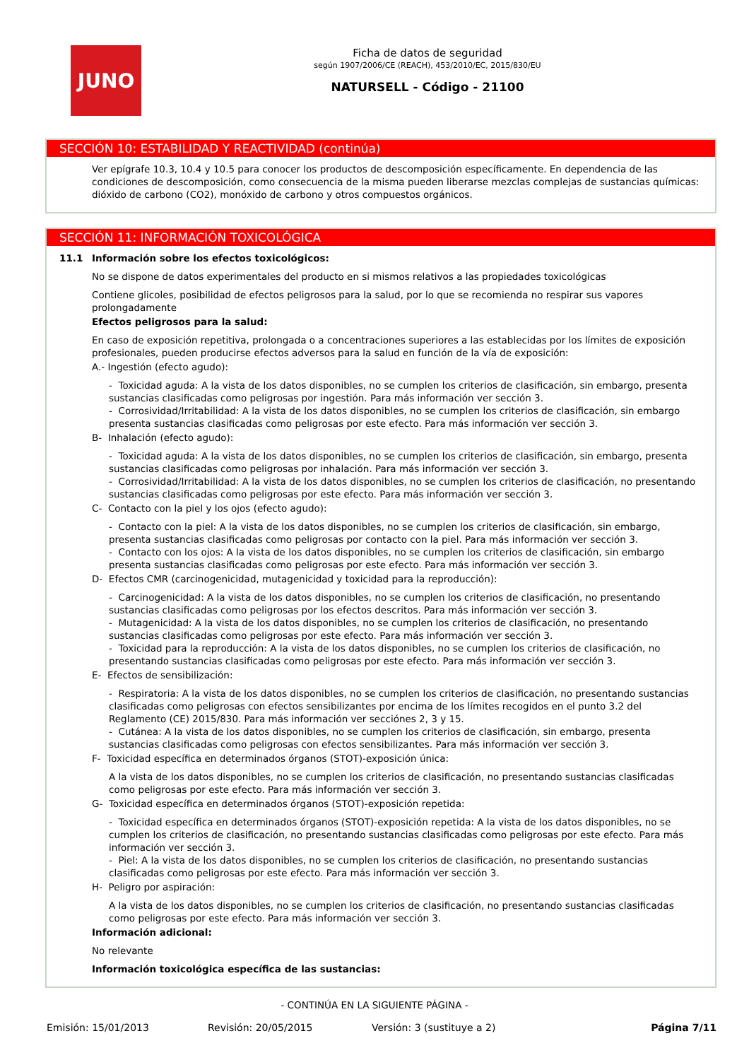JUNO
Ficha de datos de seguridad
según 1907/2006/CE (REACH), 453/2010/EC, 2015/830/EU
NATURSELL - Código - 21100
SECCIÓN 10: ESTABILIDAD Y REACTIVIDAD (continúa)
Ver epígrafe 10.3, 10.4 y 10.5 para conocer los productos de descomposición específicamente. En dependencia de las condiciones de descomposición, como consecuencia de la misma pueden liberarse mezclas complejas de sustancias químicas: dióxido de carbono (CO2), monóxido de carbono y otros compuestos orgánicos.
SECCIÓN 11: INFORMACIÓN TOXICOLÓGICA
11.1 Información sobre los efectos toxicológicos:
No se dispone de datos experimentales del producto en si mismos relativos a las propiedades toxicológicas
Contiene glicoles, posibilidad de efectos peligrosos para la salud, por lo que se recomienda no respirar sus vapores prolongadamente
Efectos peligrosos para la salud:
En caso de exposición repetitiva, prolongada o a concentraciones superiores a las establecidas por los límites de exposición profesionales, pueden producirse efectos adversos para la salud en función de la vía de exposición:
A.- Ingestión (efecto agudo):
- Toxicidad aguda: A la vista de los datos disponibles, no se cumplen los criterios de clasificación, sin embargo, presenta sustancias clasificadas como peligrosas por ingestión. Para más información ver sección 3.
- Corrosividad/Irritabilidad: A la vista de los datos disponibles, no se cumplen los criterios de clasificación, sin embargo presenta sustancias clasificadas como peligrosas por este efecto. Para más información ver sección 3.
B- Inhalación (efecto agudo):
- Toxicidad aguda: A la vista de los datos disponibles, no se cumplen los criterios de clasificación, sin embargo, presenta sustancias clasificadas como peligrosas por inhalación. Para más información ver sección 3.
- Corrosividad/Irritabilidad: A la vista de los datos disponibles, no se cumplen los criterios de clasificación, no presentando sustancias clasificadas como peligrosas por este efecto. Para más información ver sección 3.
C- Contacto con la piel y los ojos (efecto agudo):
- Contacto con la piel: A la vista de los datos disponibles, no se cumplen los criterios de clasificación, sin embargo, presenta sustancias clasificadas como peligrosas por contacto con la piel. Para más información ver sección 3.
- Contacto con los ojos: A la vista de los datos disponibles, no se cumplen los criterios de clasificación, sin embargo presenta sustancias clasificadas como peligrosas por este efecto. Para más información ver sección 3.
D- Efectos CMR (carcinogenicidad, mutagenicidad y toxicidad para la reproducción):
- Carcinogenicidad: A la vista de los datos disponibles, no se cumplen los criterios de clasificación, no presentando sustancias clasificadas como peligrosas por los efectos descritos. Para más información ver sección 3.
- Mutagenicidad: A la vista de los datos disponibles, no se cumplen los criterios de clasificación, no presentando sustancias clasificadas como peligrosas por este efecto. Para más información ver sección 3.
- Toxicidad para la reproducción: A la vista de los datos disponibles, no se cumplen los criterios de clasificación, no presentando sustancias clasificadas como peligrosas por este efecto. Para más información ver sección 3.
E- Efectos de sensibilización:
- Respiratoria: A la vista de los datos disponibles, no se cumplen los criterios de clasificación, no presentando sustancias clasificadas como peligrosas con efectos sensibilizantes por encima de los límites recogidos en el punto 3.2 del Reglamento (CE) 2015/830. Para más información ver secciónes 2, 3 y 15.
- Cutánea: A la vista de los datos disponibles, no se cumplen los criterios de clasificación, sin embargo, presenta sustancias clasificadas como peligrosas con efectos sensibilizantes. Para más información ver sección 3.
F- Toxicidad específica en determinados órganos (STOT)-exposición única:
A la vista de los datos disponibles, no se cumplen los criterios de clasificación, no presentando sustancias clasificadas como peligrosas por este efecto. Para más información ver sección 3.
G- Toxicidad específica en determinados órganos (STOT)-exposición repetida:
- Toxicidad específica en determinados órganos (STOT)-exposición repetida: A la vista de los datos disponibles, no se cumplen los criterios de clasificación, no presentando sustancias clasificadas como peligrosas por este efecto. Para más información ver sección 3.
- Piel: A la vista de los datos disponibles, no se cumplen los criterios de clasificación, no presentando sustancias clasificadas como peligrosas por este efecto. Para más información ver sección 3.
H- Peligro por aspiración:
A la vista de los datos disponibles, no se cumplen los criterios de clasificación, no presentando sustancias clasificadas como peligrosas por este efecto. Para más información ver sección 3.
Información adicional:
No relevante
Información toxicológica específica de las sustancias:
- CONTINÚA EN LA SIGUIENTE PÁGINA -
Emisión: 15/01/2013 Revisión: 20/05/2015 Versión: 3 (sustituye a 2) Página 7/11